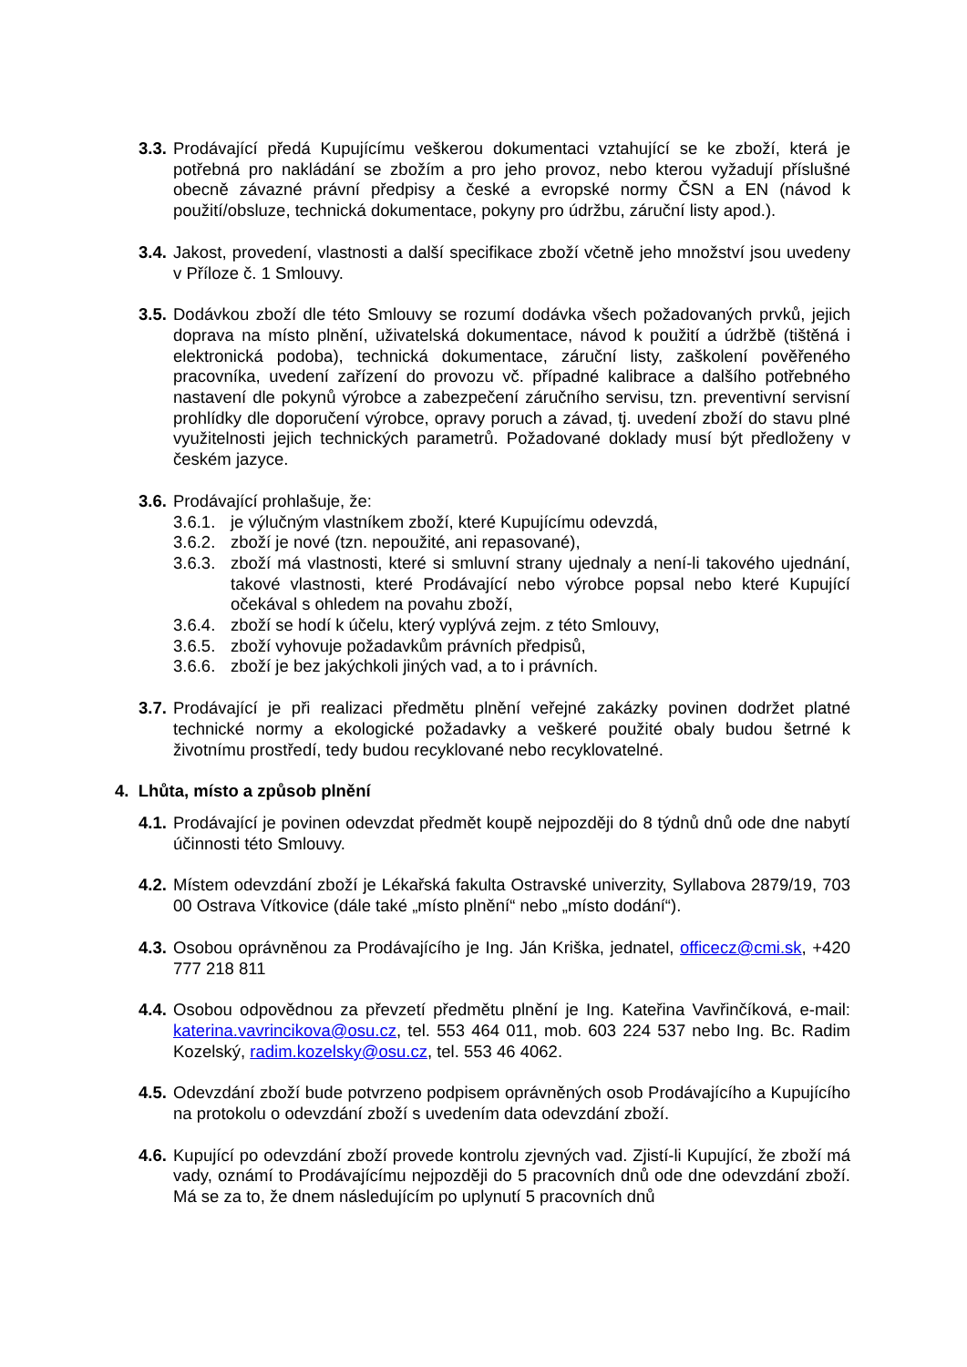3.3.
Prodávající předá Kupujícímu veškerou dokumentaci vztahující se ke zboží, která je potřebná pro nakládání se zbožím a pro jeho provoz, nebo kterou vyžadují příslušné obecně závazné právní předpisy a české a evropské normy ČSN a EN (návod k použití/obsluze, technická dokumentace, pokyny pro údržbu, záruční listy apod.).
3.4.
Jakost, provedení, vlastnosti a další specifikace zboží včetně jeho množství jsou uvedeny v Příloze č. 1 Smlouvy.
3.5.
Dodávkou zboží dle této Smlouvy se rozumí dodávka všech požadovaných prvků, jejich doprava na místo plnění, uživatelská dokumentace, návod k použití a údržbě (tištěná i elektronická podoba), technická dokumentace, záruční listy, zaškolení pověřeného pracovníka, uvedení zařízení do provozu vč. případné kalibrace a dalšího potřebného nastavení dle pokynů výrobce a zabezpečení záručního servisu, tzn. preventivní servisní prohlídky dle doporučení výrobce, opravy poruch a závad, tj. uvedení zboží do stavu plné využitelnosti jejich technických parametrů. Požadované doklady musí být předloženy v českém jazyce.
3.6.
Prodávající prohlašuje, že:
3.6.1.
je výlučným vlastníkem zboží, které Kupujícímu odevzdá,
3.6.2.
zboží je nové (tzn. nepoužité, ani repasované),
3.6.3.
zboží má vlastnosti, které si smluvní strany ujednaly a není-li takového ujednání, takové vlastnosti, které Prodávající nebo výrobce popsal nebo které Kupující očekával s ohledem na povahu zboží,
3.6.4.
zboží se hodí k účelu, který vyplývá zejm. z této Smlouvy,
3.6.5.
zboží vyhovuje požadavkům právních předpisů,
3.6.6.
zboží je bez jakýchkoli jiných vad, a to i právních.
3.7.
Prodávající je při realizaci předmětu plnění veřejné zakázky povinen dodržet platné technické normy a ekologické požadavky a veškeré použité obaly budou šetrné k životnímu prostředí, tedy budou recyklované nebo recyklovatelné.
4. Lhůta, místo a způsob plnění
4.1.
Prodávající je povinen odevzdat předmět koupě nejpozději do 8 týdnů dnů ode dne nabytí účinnosti této Smlouvy.
4.2.
Místem odevzdání zboží je Lékařská fakulta Ostravské univerzity, Syllabova 2879/19, 703 00 Ostrava Vítkovice (dále také „místo plnění“ nebo „místo dodání“).
4.3.
Osobou oprávněnou za Prodávajícího je Ing. Ján Kriška, jednatel, officecz@cmi.sk, +420 777 218 811
4.4.
Osobou odpovědnou za převzetí předmětu plnění je Ing. Kateřina Vavřinčíková, e-mail: katerina.vavrincikova@osu.cz, tel. 553 464 011, mob. 603 224 537 nebo Ing. Bc. Radim Kozelský, radim.kozelsky@osu.cz, tel. 553 46 4062.
4.5.
Odevzdání zboží bude potvrzeno podpisem oprávněných osob Prodávajícího a Kupujícího na protokolu o odevzdání zboží s uvedením data odevzdání zboží.
4.6.
Kupující po odevzdání zboží provede kontrolu zjevných vad. Zjistí-li Kupující, že zboží má vady, oznámí to Prodávajícímu nejpozději do 5 pracovních dnů ode dne odevzdání zboží. Má se za to, že dnem následujícím po uplynutí 5 pracovních dnů